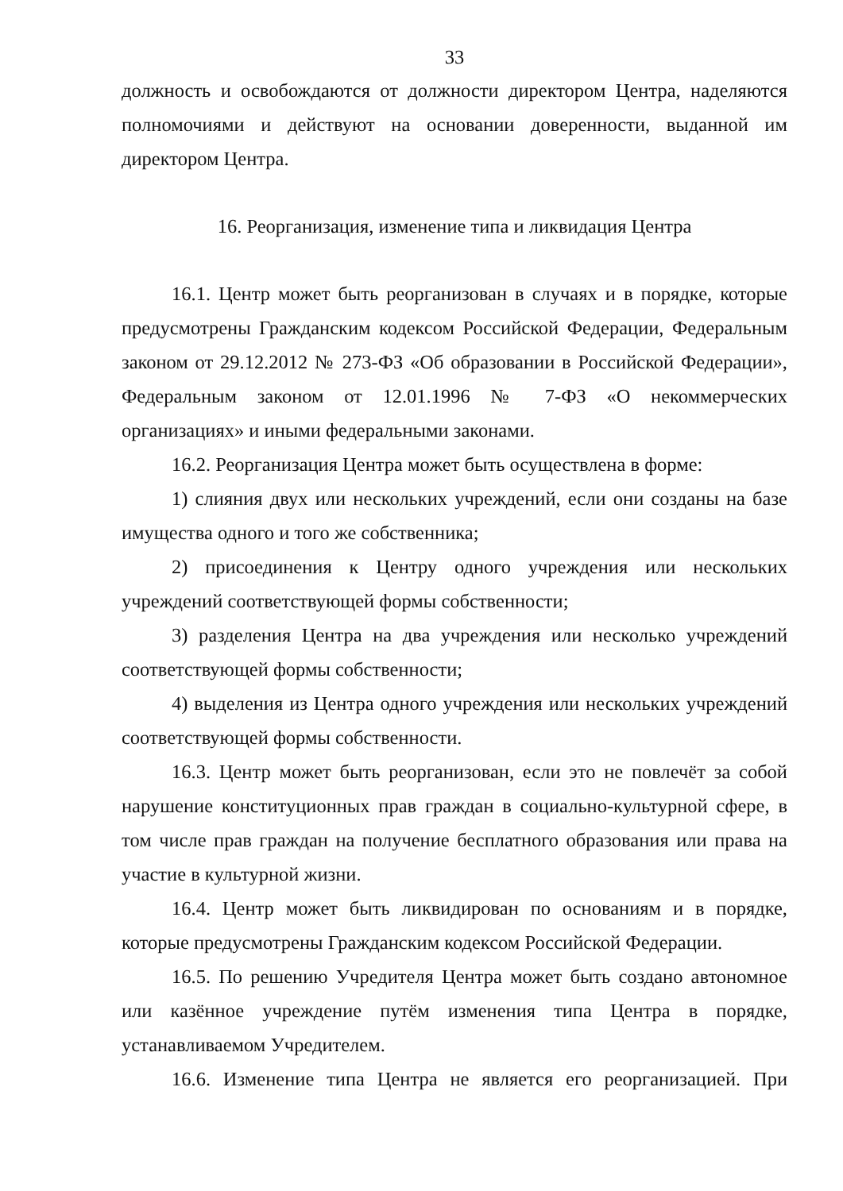33
должность и освобождаются от должности директором Центра, наделяются полномочиями и действуют на основании доверенности, выданной им директором Центра.
16. Реорганизация, изменение типа и ликвидация Центра
16.1. Центр может быть реорганизован в случаях и в порядке, которые предусмотрены Гражданским кодексом Российской Федерации, Федеральным законом от 29.12.2012 № 273-ФЗ «Об образовании в Российской Федерации», Федеральным законом от 12.01.1996 № 7-ФЗ «О некоммерческих организациях» и иными федеральными законами.
16.2. Реорганизация Центра может быть осуществлена в форме:
1) слияния двух или нескольких учреждений, если они созданы на базе имущества одного и того же собственника;
2) присоединения к Центру одного учреждения или нескольких учреждений соответствующей формы собственности;
3) разделения Центра на два учреждения или несколько учреждений соответствующей формы собственности;
4) выделения из Центра одного учреждения или нескольких учреждений соответствующей формы собственности.
16.3. Центр может быть реорганизован, если это не повлечёт за собой нарушение конституционных прав граждан в социально-культурной сфере, в том числе прав граждан на получение бесплатного образования или права на участие в культурной жизни.
16.4. Центр может быть ликвидирован по основаниям и в порядке, которые предусмотрены Гражданским кодексом Российской Федерации.
16.5. По решению Учредителя Центра может быть создано автономное или казённое учреждение путём изменения типа Центра в порядке, устанавливаемом Учредителем.
16.6. Изменение типа Центра не является его реорганизацией. При